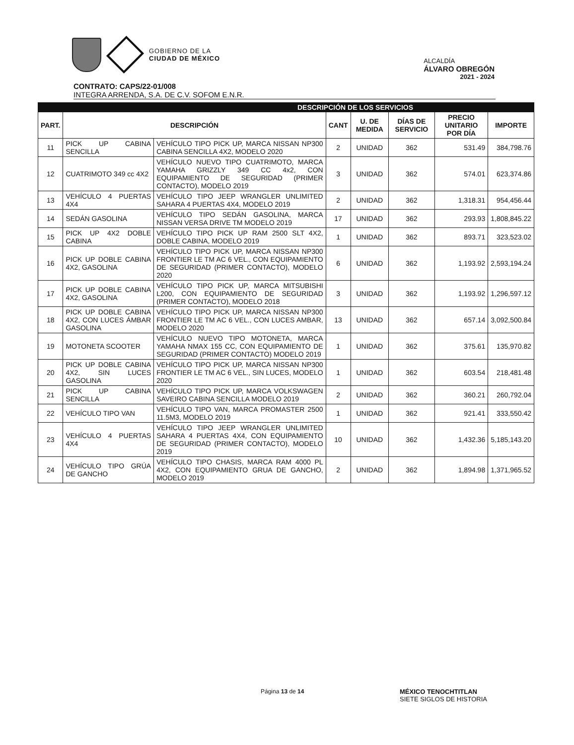GOBIERNO DE LA
CIUDAD DE MÉXICO
ALCALDÍA
ÁLVARO OBREGÓN
2021 - 2024
CONTRATO: CAPS/22-01/008
INTEGRA ARRENDA, S.A. DE C.V. SOFOM E.N.R.
| DESCRIPCIÓN DE LOS SERVICIOS | | | | | | | |
| --- | --- | --- | --- | --- | --- | --- | --- |
| PART. | DESCRIPCIÓN | | CANT | U. DE MEDIDA | DÍAS DE SERVICIO | PRECIO UNITARIO POR DÍA | IMPORTE |
| 11 | PICK UP CABINA SENCILLA | VEHÍCULO TIPO PICK UP, MARCA NISSAN NP300 CABINA SENCILLA 4X2, MODELO 2020 | 2 | UNIDAD | 362 | 531.49 | 384,798.76 |
| 12 | CUATRIMOTO 349 cc 4X2 | VEHÍCULO NUEVO TIPO CUATRIMOTO, MARCA YAMAHA GRIZZLY 349 CC 4x2, CON EQUIPAMIENTO DE SEGURIDAD (PRIMER CONTACTO), MODELO 2019 | 3 | UNIDAD | 362 | 574.01 | 623,374.86 |
| 13 | VEHÍCULO 4 PUERTAS 4X4 | VEHÍCULO TIPO JEEP WRANGLER UNLIMITED SAHARA 4 PUERTAS 4X4, MODELO 2019 | 2 | UNIDAD | 362 | 1,318.31 | 954,456.44 |
| 14 | SEDÁN GASOLINA | VEHÍCULO TIPO SEDÁN GASOLINA, MARCA NISSAN VERSA DRIVE TM MODELO 2019 | 17 | UNIDAD | 362 | 293.93 | 1,808,845.22 |
| 15 | PICK UP 4X2 DOBLE CABINA | VEHÍCULO TIPO PICK UP RAM 2500 SLT 4X2, DOBLE CABINA, MODELO 2019 | 1 | UNIDAD | 362 | 893.71 | 323,523.02 |
| 16 | PICK UP DOBLE CABINA 4X2, GASOLINA | VEHÍCULO TIPO PICK UP, MARCA NISSAN NP300 FRONTIER LE TM AC 6 VEL., CON EQUIPAMIENTO DE SEGURIDAD (PRIMER CONTACTO), MODELO 2020 | 6 | UNIDAD | 362 | 1,193.92 | 2,593,194.24 |
| 17 | PICK UP DOBLE CABINA 4X2, GASOLINA | VEHÍCULO TIPO PICK UP, MARCA MITSUBISHI L200, CON EQUIPAMIENTO DE SEGURIDAD (PRIMER CONTACTO), MODELO 2018 | 3 | UNIDAD | 362 | 1,193.92 | 1,296,597.12 |
| 18 | PICK UP DOBLE CABINA 4X2, CON LUCES ÁMBAR GASOLINA | VEHÍCULO TIPO PICK UP, MARCA NISSAN NP300 FRONTIER LE TM AC 6 VEL., CON LUCES AMBAR, MODELO 2020 | 13 | UNIDAD | 362 | 657.14 | 3,092,500.84 |
| 19 | MOTONETA SCOOTER | VEHÍCULO NUEVO TIPO MOTONETA, MARCA YAMAHA NMAX 155 CC, CON EQUIPAMIENTO DE SEGURIDAD (PRIMER CONTACTO) MODELO 2019 | 1 | UNIDAD | 362 | 375.61 | 135,970.82 |
| 20 | PICK UP DOBLE CABINA 4X2, SIN LUCES GASOLINA | VEHÍCULO TIPO PICK UP, MARCA NISSAN NP300 FRONTIER LE TM AC 6 VEL., SIN LUCES, MODELO 2020 | 1 | UNIDAD | 362 | 603.54 | 218,481.48 |
| 21 | PICK UP CABINA SENCILLA | VEHÍCULO TIPO PICK UP, MARCA VOLKSWAGEN SAVEIRO CABINA SENCILLA MODELO 2019 | 2 | UNIDAD | 362 | 360.21 | 260,792.04 |
| 22 | VEHÍCULO TIPO VAN | VEHÍCULO TIPO VAN, MARCA PROMASTER 2500 11.5M3, MODELO 2019 | 1 | UNIDAD | 362 | 921.41 | 333,550.42 |
| 23 | VEHÍCULO 4 PUERTAS 4X4 | VEHÍCULO TIPO JEEP WRANGLER UNLIMITED SAHARA 4 PUERTAS 4X4, CON EQUIPAMIENTO DE SEGURIDAD (PRIMER CONTACTO), MODELO 2019 | 10 | UNIDAD | 362 | 1,432.36 | 5,185,143.20 |
| 24 | VEHÍCULO TIPO GRÚA DE GANCHO | VEHÍCULO TIPO CHASIS, MARCA RAM 4000 PL 4X2, CON EQUIPAMIENTO GRUA DE GANCHO, MODELO 2019 | 2 | UNIDAD | 362 | 1,894.98 | 1,371,965.52 |
Página 13 de 14 MÉXICO TENOCHTITLAN
SIETE SIGLOS DE HISTORIA